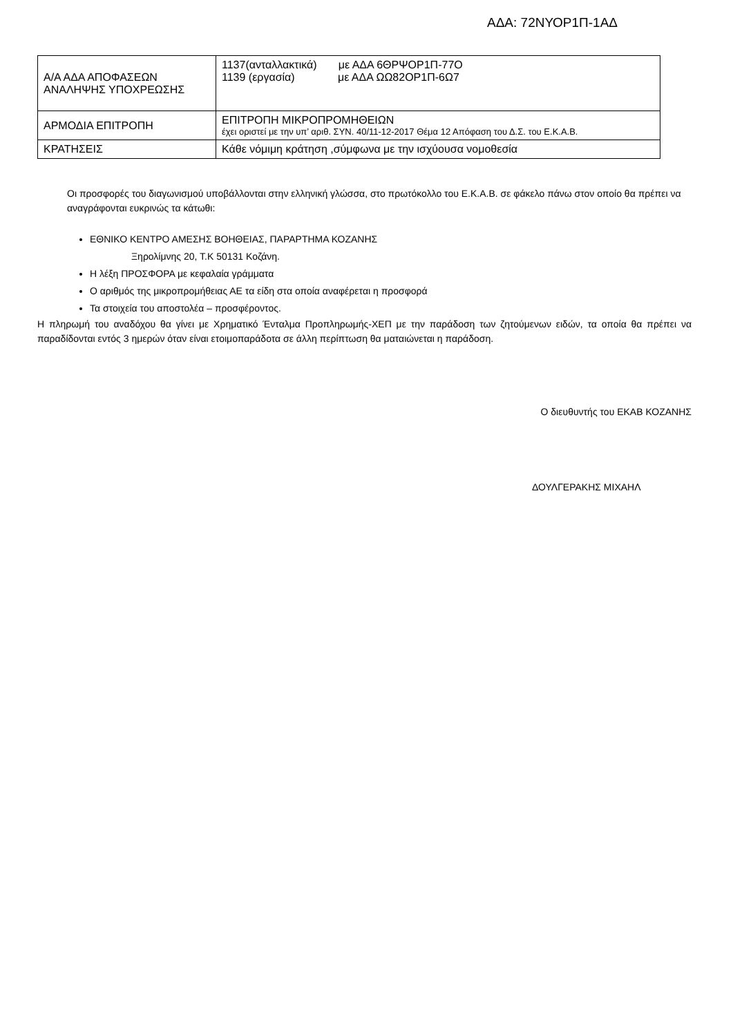ΑΔΑ: 72ΝΥΟΡ1Π-1ΑΔ
| Α/Α ΑΔΑ ΑΠΟΦΑΣΕΩΝ ΑΝΑΛΗΨΗΣ ΥΠΟΧΡΕΩΣΗΣ | 1137(ανταλλακτικά) με ΑΔΑ 6ΘΡΨΟΡ1Π-77Ο 1139 (εργασία) με ΑΔΑ ΩΩ82ΟΡ1Π-6Ω7 |
| ΑΡΜΟΔΙΑ ΕΠΙΤΡΟΠΗ | ΕΠΙΤΡΟΠΗ ΜΙΚΡΟΠΡΟΜΗΘΕΙΩΝ έχει οριστεί με την υπ’ αριθ. ΣΥΝ. 40/11-12-2017 Θέμα 12 Απόφαση του Δ.Σ. του Ε.Κ.Α.Β. |
| ΚΡΑΤΗΣΕΙΣ | Κάθε νόμιμη κράτηση ,σύμφωνα με την ισχύουσα νομοθεσία |
Οι προσφορές του διαγωνισμού υποβάλλονται στην ελληνική γλώσσα, στο πρωτόκολλο του Ε.Κ.Α.Β. σε φάκελο πάνω στον οποίο θα πρέπει να αναγράφονται ευκρινώς τα κάτωθι:
ΕΘΝΙΚΟ ΚΕΝΤΡΟ ΑΜΕΣΗΣ ΒΟΗΘΕΙΑΣ, ΠΑΡΑΡΤΗΜΑ ΚΟΖΑΝΗΣ
Ξηρολίμνης 20, Τ.Κ 50131 Κοζάνη.
Η λέξη ΠΡΟΣΦΟΡΑ με κεφαλαία γράμματα
Ο αριθμός της μικροπρομήθειας ΑΕ τα είδη στα οποία αναφέρεται η προσφορά
Τα στοιχεία του αποστολέα – προσφέροντος.
Η πληρωμή του αναδόχου θα γίνει με Χρηματικό Ένταλμα Προπληρωμής-ΧΕΠ με την παράδοση των ζητούμενων ειδών, τα οποία θα πρέπει να παραδίδονται εντός 3 ημερών όταν είναι ετοιμοπαράδοτα σε άλλη περίπτωση θα ματαιώνεται η παράδοση.
Ο διευθυντής του ΕΚΑΒ ΚΟΖΑΝΗΣ
ΔΟΥΛΓΕΡΑΚΗΣ ΜΙΧΑΗΛ